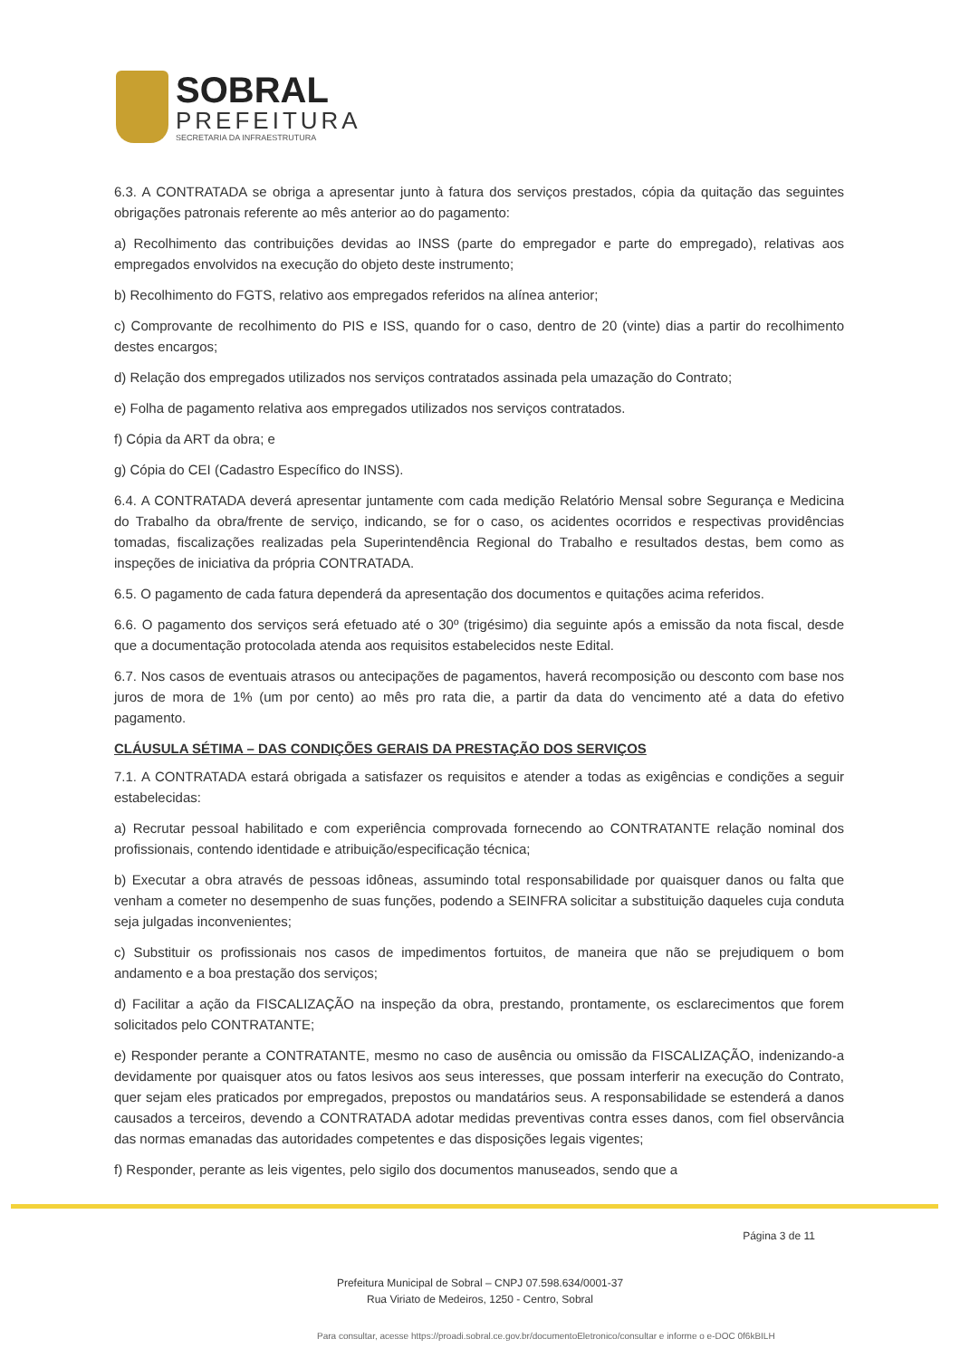SOBRAL
PREFEITURA
SECRETARIA DA INFRAESTRUTURA
6.3. A CONTRATADA se obriga a apresentar junto à fatura dos serviços prestados, cópia da quitação das seguintes obrigações patronais referente ao mês anterior ao do pagamento:
a) Recolhimento das contribuições devidas ao INSS (parte do empregador e parte do empregado), relativas aos empregados envolvidos na execução do objeto deste instrumento;
b) Recolhimento do FGTS, relativo aos empregados referidos na alínea anterior;
c) Comprovante de recolhimento do PIS e ISS, quando for o caso, dentro de 20 (vinte) dias a partir do recolhimento destes encargos;
d) Relação dos empregados utilizados nos serviços contratados assinada pela umazação do Contrato;
e) Folha de pagamento relativa aos empregados utilizados nos serviços contratados.
f) Cópia da ART da obra; e
g) Cópia do CEI (Cadastro Específico do INSS).
6.4. A CONTRATADA deverá apresentar juntamente com cada medição Relatório Mensal sobre Segurança e Medicina do Trabalho da obra/frente de serviço, indicando, se for o caso, os acidentes ocorridos e respectivas providências tomadas, fiscalizações realizadas pela Superintendência Regional do Trabalho e resultados destas, bem como as inspeções de iniciativa da própria CONTRATADA.
6.5. O pagamento de cada fatura dependerá da apresentação dos documentos e quitações acima referidos.
6.6. O pagamento dos serviços será efetuado até o 30º (trigésimo) dia seguinte após a emissão da nota fiscal, desde que a documentação protocolada atenda aos requisitos estabelecidos neste Edital.
6.7. Nos casos de eventuais atrasos ou antecipações de pagamentos, haverá recomposição ou desconto com base nos juros de mora de 1% (um por cento) ao mês pro rata die, a partir da data do vencimento até a data do efetivo pagamento.
CLÁUSULA SÉTIMA – DAS CONDIÇÕES GERAIS DA PRESTAÇÃO DOS SERVIÇOS
7.1. A CONTRATADA estará obrigada a satisfazer os requisitos e atender a todas as exigências e condições a seguir estabelecidas:
a) Recrutar pessoal habilitado e com experiência comprovada fornecendo ao CONTRATANTE relação nominal dos profissionais, contendo identidade e atribuição/especificação técnica;
b) Executar a obra através de pessoas idôneas, assumindo total responsabilidade por quaisquer danos ou falta que venham a cometer no desempenho de suas funções, podendo a SEINFRA solicitar a substituição daqueles cuja conduta seja julgadas inconvenientes;
c) Substituir os profissionais nos casos de impedimentos fortuitos, de maneira que não se prejudiquem o bom andamento e a boa prestação dos serviços;
d) Facilitar a ação da FISCALIZAÇÃO na inspeção da obra, prestando, prontamente, os esclarecimentos que forem solicitados pelo CONTRATANTE;
e) Responder perante a CONTRATANTE, mesmo no caso de ausência ou omissão da FISCALIZAÇÃO, indenizando-a devidamente por quaisquer atos ou fatos lesivos aos seus interesses, que possam interferir na execução do Contrato, quer sejam eles praticados por empregados, prepostos ou mandatários seus. A responsabilidade se estenderá a danos causados a terceiros, devendo a CONTRATADA adotar medidas preventivas contra esses danos, com fiel observância das normas emanadas das autoridades competentes e das disposições legais vigentes;
f) Responder, perante as leis vigentes, pelo sigilo dos documentos manuseados, sendo que a
Página 3 de 11
Prefeitura Municipal de Sobral – CNPJ 07.598.634/0001-37
Rua Viriato de Medeiros, 1250 - Centro, Sobral
Para consultar, acesse https://proadi.sobral.ce.gov.br/documentoEletronico/consultar e informe o e-DOC 0f6kBILH